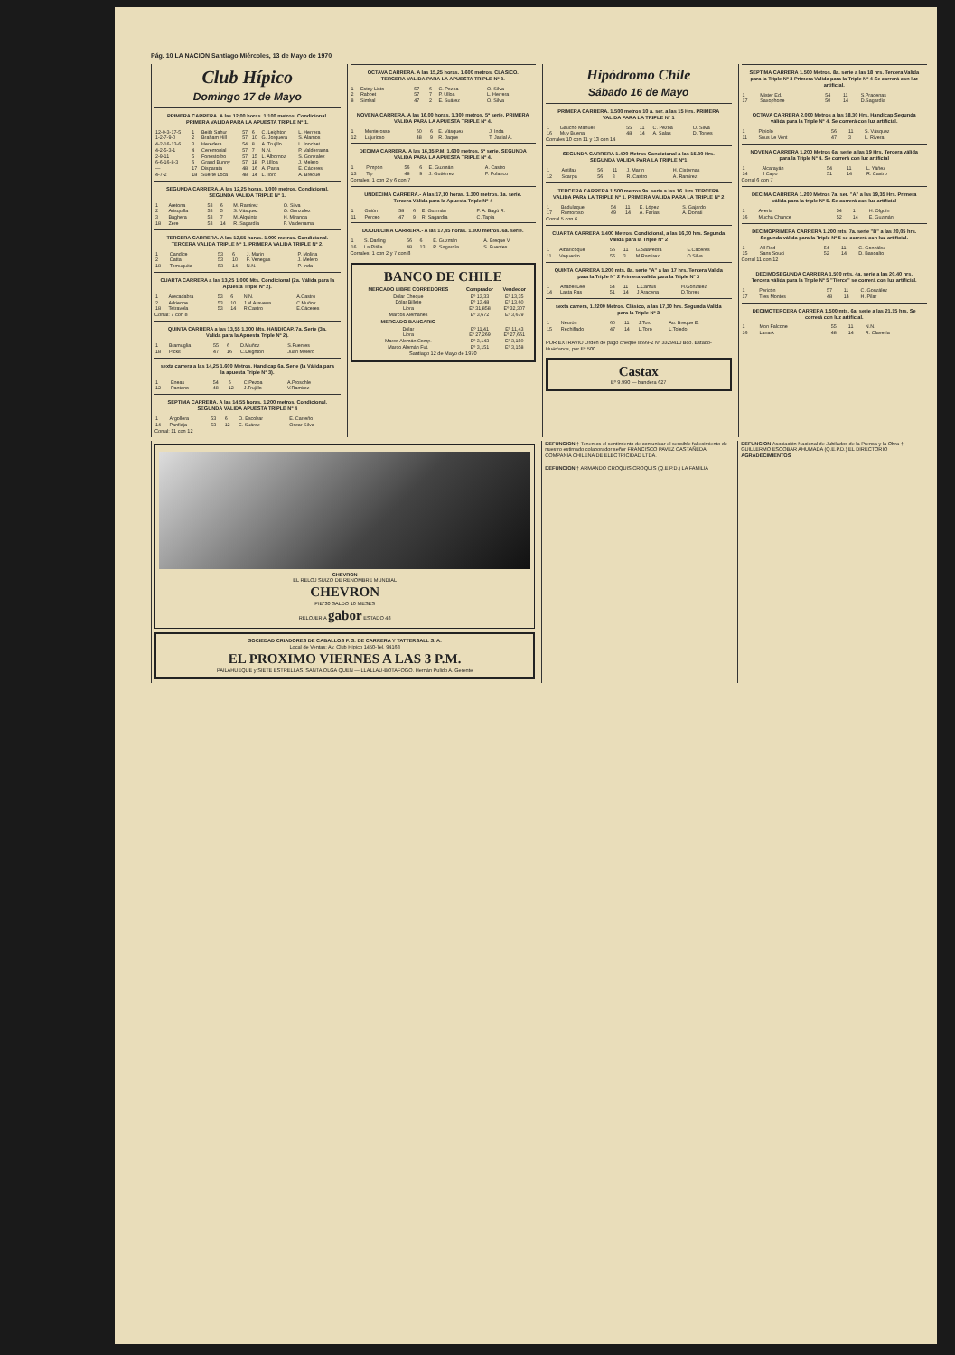Pág. 10 LA NACION Santiago Miércoles, 13 de Mayo de 1970
Club Hípico
Domingo 17 de Mayo
PRIMERA CARRERA. A las 12,00 horas. 1.100 metros. Condicional. PRIMERA VALIDA PARA LA APUESTA TRIPLE Nº 1.
| 12-0-3-17-5 | 1 | Beith Sahur | 57 | 6 | C. Leighton | L. Herrera |
| 1-2-7-9-0 | 2 | Braham Hill | 57 | 10 | G. Jorquera | S. Alamos |
| 4-2-16-13-6 | 3 | Heredera | 54 | 8 | A. Trujillo | L. Inochet |
| 4-2-5-3-1 | 4 | Ceremonial | 57 | 7 | N.N. | P. Valderrama |
| 2-9-11 | 5 | Fonestorbo | 57 | 15 | L. Albornoz | S. Gonzalez |
| 6-6-16-8-3 | 6 | Grand Bunny | 57 | 18 | P. Ulloa | J. Melero |
| — | 17 | Disparata | 48 | 16 | A. Parra | E. Cáceres |
| 4-7-2 | 18 | Suerte Loca | 48 | 14 | L. Toro | A. Breque |
SEGUNDA CARRERA. A las 12,25 horas. 1.000 metros. Condicional. SEGUNDA VALIDA TRIPLE Nº 1.
| 1 | Aretona | 53 | 6 | M. Ramirez | O. Silva |
| 2 | Arisquilla | 53 | 5 | S. Vásquez | O. Gonzalez |
| 3 | Baghera | 53 | 7 | M. Alquinta | H. Miranda |
| 18 | Zere | 53 | 14 | R. Sagardía | P. Valderrama |
TERCERA CARRERA. A las 12,55 horas. 1.000 metros. Condicional. TERCERA VALIDA TRIPLE Nº 1. PRIMERA VALIDA TRIPLE Nº 2.
| 1 | Candice | 53 | 6 | J. Marin | P. Molina |
| 2 | Catta | 53 | 10 | F. Venegas | J. Melero |
| 18 | Temuquita | 53 | 14 | N.N. | P. Inda |
CUARTA CARRERA a las 13,25 1.000 Mts. Condicional (2a. Válida para la Apuesta Triple Nº 2).
| 1 | Arecadabra | 53 | 6 | N.N. | A.Castro |
| 2 | Adrienne | 53 | 10 | J.M.Aravena | C.Muñoz |
| 18 | Tetravela | 53 | 14 | R.Castro | E.Cáceres |
Corral: 7 con 8
QUINTA CARRERA a las 13,55 1.300 Mts. HANDICAP. 7a. Serie (3a. Válida para la Apuesta Triple Nº 2).
| 1 | Bramuglia | 55 | 6 | D.Muñoz | S.Fuentes |
| 18 | Pickit | 47 | 16 | C.Leighton | Juan Melero |
sexta carrera a las 14,25 1.600 Metros. Handicap 6a. Serie (la Válida para la apuesta Triple Nº 3).
| 1 | Eneas | 54 | 6 | C.Pezoa | A.Proschle |
| 12 | Pantano | 48 | 12 | J.Trujillo | V.Ramirez |
SEPTIMA CARRERA. A las 14,55 horas. 1.200 metros. Condicional. SEGUNDA VALIDA APUESTA TRIPLE Nº 4
| 1 | Argollera | 53 | 6 | O. Escobar | E. Carreño |
| 14 | Panfidja | 53 | 12 | E. Suárez | Oscar Silva |
Corral: 11 con 12
OCTAVA CARRERA. A las 15,25 horas. 1.600 metros. CLASICO. TERCERA VALIDA PARA LA APUESTA TRIPLE Nº 3.
| 1 | Estoy Listo | 57 | 6 | C. Pezoa | O. Silva |
| 2 | Rabbet | 57 | 7 | P. Ulloa | L. Herrera |
| 8 | Simbal | 47 | 2 | E. Suárez | O. Silva |
NOVENA CARRERA. A las 16,00 horas. 1.300 metros. 5ª serie. PRIMERA VALIDA PARA LA APUESTA TRIPLE Nº 4.
| 1 | Monterosso | 60 | 6 | E. Vásquez | J. Inda |
| 12 | Lujurioso | 48 | 9 | R. Jaque | T. Jacial A. |
DECIMA CARRERA. A las 16,35 P.M. 1.600 metros. 5ª serie. SEGUNDA VALIDA PARA LA APUESTA TRIPLE Nº 4.
| 1 | Pimpón | 56 | 6 | E. Guzmán | A. Castro |
| 13 | Tip | 48 | 9 | J. Gutiérrez | P. Polanco |
Corrales: 1 con 2 y 6 con 7
UNDECIMA CARRERA.- A las 17,10 horas. 1.300 metros. 3a. serie. Tercera Válida para la Apuesta Triple Nº 4
| 1 | Guión | 58 | 6 | E. Guzmán | P. A. Bagú R. |
| 11 | Perceo | 47 | 9 | R. Sagardía | C. Tapia |
DUODECIMA CARRERA.- A las 17,45 horas. 1.300 metros. 6a. serie.
| 1 | S. Darling | 56 | 6 | E. Guzmán | A. Breque V. |
| 16 | La Pitilla | 48 | 13 | R. Sagardía | S. Fuentes |
Corrales: 1 con 2 y 7 con 8
BANCO DE CHILE
| MERCADO LIBRE CORREDORES | Comprador | Vendedor |
| --- | --- | --- |
| Dólar Cheque | Eº 13,33 | Eº 13,35 |
| Dólar Billete | Eº 13,48 | Eº 13,60 |
| Libra | Eº 31,858 | Eº 32,307 |
| Marcos Alemanes | Eº 3,672 | Eº 3,679 |
| MERCADO BANCARIO | | |
| Dólar | Eº 11,41 | Eº 11,43 |
| Libra | Eº 27,269 | Eº 27,661 |
| Marco Alemán Comp. | Eº 3,143 | Eº 3,150 |
| Marco Alemán Fut. | Eº 3,151 | Eº 3,158 |
Santiago 12 de Mayo de 1970
Hipódromo Chile
Sábado 16 de Mayo
PRIMERA CARRERA. 1.500 metros 10 a. ser. a las 15 Hrs. PRIMERA VALIDA PARA LA TRIPLE Nº 1
| 1 | Gaucho Manuel | 55 | 11 | C. Pezoa | O. Silva |
| 16 | Muy Buena | 48 | 14 | A. Salas | D. Torres |
Corrales 10 con 11 y 13 con 14
SEGUNDA CARRERA 1.400 Metros Condicional a las 15.30 Hrs. SEGUNDA VALIDA PARA LA TRIPLE Nº1
| 1 | Antifaz | 56 | 11 | J. Marín | H. Cisternas |
| 12 | Scarpa | 56 | 3 | R. Castro | A. Ramirez |
TERCERA CARRERA 1.500 metros 9a. serie a las 16. Hrs TERCERA VALIDA PARA LA TRIPLE Nº 1. PRIMERA VALIDA PARA LA TRIPLE Nº 2
| 1 | Badulaque | 54 | 11 | E. López | S. Gajardo |
| 17 | Rumoroso | 49 | 14 | A. Farías | A. Donati |
Corral 5 con 6
CUARTA CARRERA 1.400 Metros. Condicional, a las 16,30 hrs. Segunda Valida para la Triple Nº 2
| 1 | Albaricoque | 56 | 11 | G.Saavedra | E.Cáceres |
| 11 | Vaquerito | 56 | 3 | M.Ramirez | O.Silva |
QUINTA CARRERA 1.200 mts. 8a. serie "A" a las 17 hrs. Tercera Valida para la Triple Nº 2 Primera valida para la Triple Nº 3
| 1 | Anabel Lee | 54 | 11 | L.Camus | H.González |
| 14 | Lasta Ras | 51 | 14 | J.Aracena | D.Torres |
sexta carrera, 1.2200 Metros. Clásico, a las 17,30 hrs. Segunda Valida para la Triple Nº 3
| 1 | Neurón | 60 | 11 | J.Toro | Au. Breque E. |
| 15 | Rechiflado | 47 | 14 | L.Toro | L.Toledo |
POR EXTRAVIO Orden de pago cheque 8699-2 Nº 3329410 Bco. Estado-Huérfanos, por Eº 500.
Castax
Eº 9.990 — bandera 627
SEPTIMA CARRERA 1.500 Metros. 8a. serie a las 18 hrs. Tercera Valida para la Triple Nº 3 Primera Valida para la Triple Nº 4 Se correrá con luz artificial.
| 1 | Mister Ed. | 54 | 11 | S.Pradenas |
| 17 | Saxophone | 50 | 14 | D.Sagardía |
OCTAVA CARRERA 2.000 Metros a las 18.30 Hrs. Handicap Segunda válida para la Triple Nº 4. Se correrá con luz artificial.
| 1 | Pipiolo | 56 | 11 | S. Vásquez |
| 11 | Sous Le Vent | 47 | 3 | L. Rivera |
NOVENA CARRERA 1.200 Metros 6a. serie a las 19 Hrs. Tercera válida para la Triple Nº 4. Se correrá con luz artificial
| 1 | Alcarayán | 54 | 11 | L. Yáñez |
| 14 | Il Capo | 51 | 14 | R. Castro |
Corral 6 con 7
DECIMA CARRERA 1.200 Metros 7a. ser. "A" a las 19,35 Hrs. Primera válida para la triple Nº 5. Se correrá con luz artificial
| 1 | Avería | 54 | 1 | H. Olguín |
| 16 | Mucha Chance | 52 | 14 | E. Guzmán |
DECIMOPRIMERA CARRERA 1.200 mts. 7a. serie "B" a las 20,05 hrs. Segunda válida para la Triple Nº 5 se correrá con luz artificial.
| 1 | All Red | 54 | 11 | C. González |
| 15 | Sans Souci | 52 | 14 | D. Basoalto |
Corral 11 con 12
DECIMOSEGUNDA CARRERA 1.500 mts. 4a. serie a las 20,40 hrs. Tercera válida para la Triple Nº 5 "Tierce" se correrá con luz artificial.
| 1 | Pericón | 57 | 11 | C. González |
| 17 | Tres Montes | 48 | 14 | H. Pilar |
DECIMOTERCERA CARRERA 1.500 mts. 6a. serie a las 21,15 hrs. Se correrá con luz artificial.
| 1 | Mon Falcone | 55 | 11 | N.N. |
| 16 | Lanark | 48 | 14 | R. Clavería |
CHEVRON
EL RELOJ SUIZO DE RENOMBRE MUNDIAL
CHEVRON
PIE°30 SALDO 10 MESES
RELOJERIA gabor ESTADO 48
SOCIEDAD CRIADORES DE CABALLOS F. S. DE CARRERA Y TATTERSALL S. A.
Local de Ventas: Av. Club Hípico 1450-Tel. 94168
EL PROXIMO VIERNES A LAS 3 P.M.
PAILAHUEQUE y SIETE ESTRELLAS. SANTA OLGA QUEN — LLALLAU-BOTAFOGO. Hernán Pulido A. Gerente
DEFUNCION † Tenemos el sentimiento de comunicar el sensible fallecimiento de nuestro estimado colaborador señor FRANCISCO PAVEZ CASTAÑEDA. COMPAÑIA CHILENA DE ELECTRICIDAD LTDA.
DEFUNCION † ARMANDO CROQUIS CROQUIS (Q.E.P.D.) LA FAMILIA
DEFUNCION Asociación Nacional de Jubilados de la Prensa y la Obra † GUILLERMO ESCOBAR AHUMADA (Q.E.P.D.) EL DIRECTORIO
AGRADECIMIENTOS